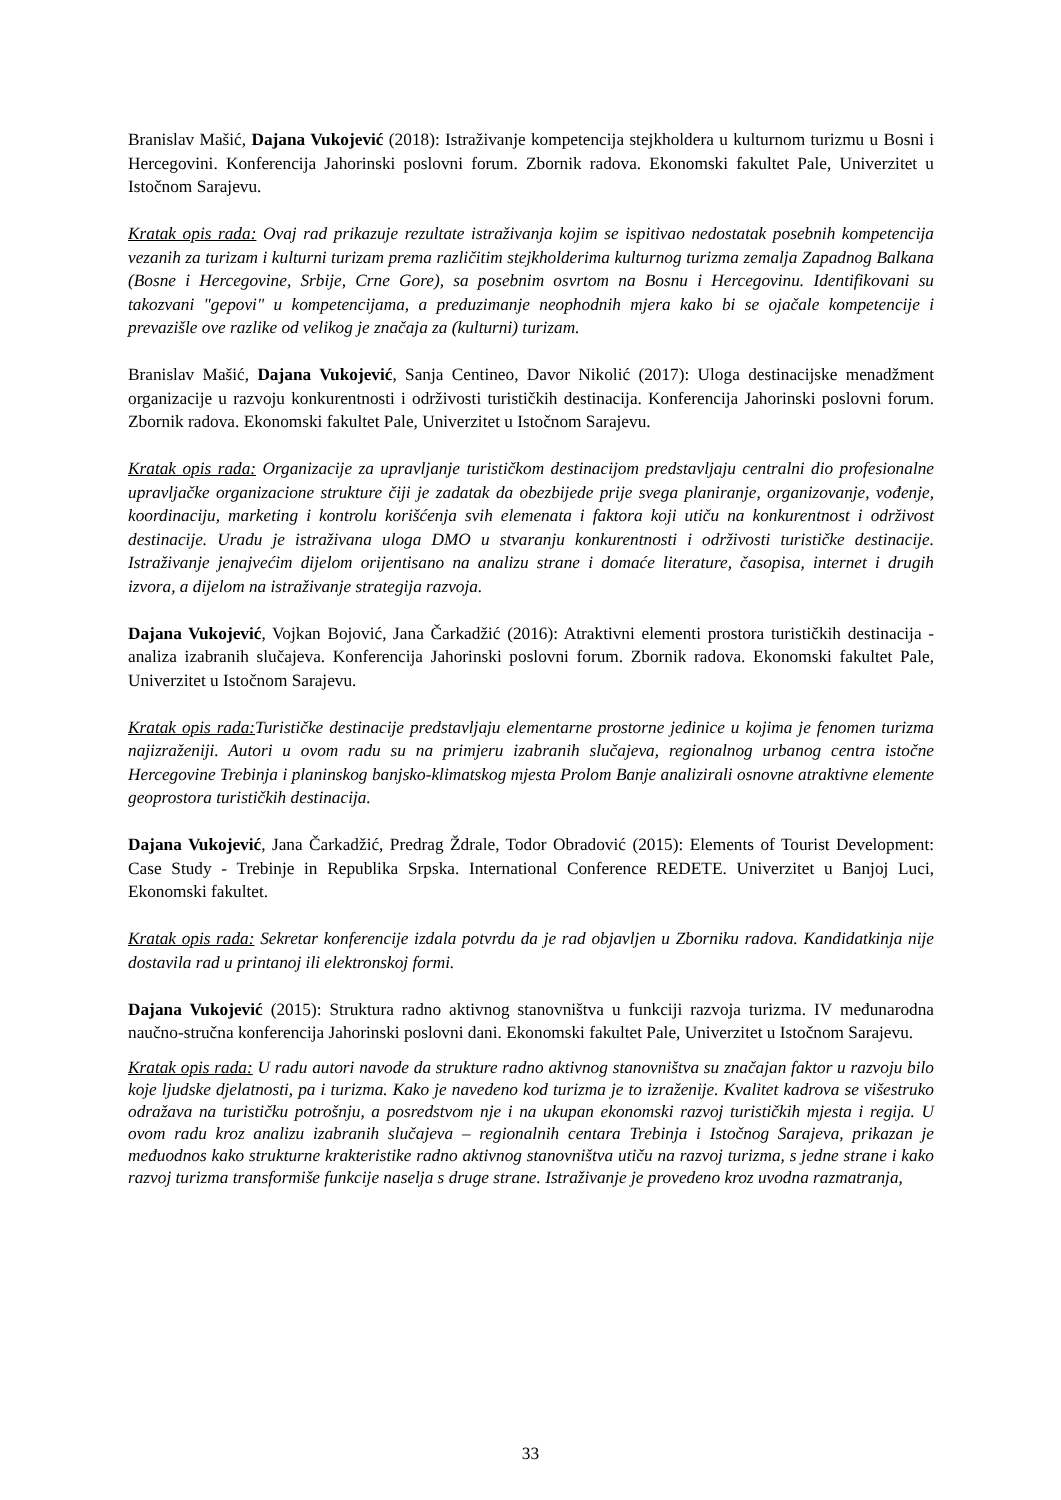Branislav Mašić, Dajana Vukojević (2018): Istraživanje kompetencija stejkholdera u kulturnom turizmu u Bosni i Hercegovini. Konferencija Jahorinski poslovni forum. Zbornik radova. Ekonomski fakultet Pale, Univerzitet u Istočnom Sarajevu.
Kratak opis rada: Ovaj rad prikazuje rezultate istraživanja kojim se ispitivao nedostatak posebnih kompetencija vezanih za turizam i kulturni turizam prema različitim stejkholderima kulturnog turizma zemalja Zapadnog Balkana (Bosne i Hercegovine, Srbije, Crne Gore), sa posebnim osvrtom na Bosnu i Hercegovinu. Identifikovani su takozvani "gepovi" u kompetencijama, a preduzimanje neophodnih mjera kako bi se ojačale kompetencije i prevazišle ove razlike od velikog je značaja za (kulturni) turizam.
Branislav Mašić, Dajana Vukojević, Sanja Centineo, Davor Nikolić (2017): Uloga destinacijske menadžment organizacije u razvoju konkurentnosti i održivosti turističkih destinacija. Konferencija Jahorinski poslovni forum. Zbornik radova. Ekonomski fakultet Pale, Univerzitet u Istočnom Sarajevu.
Kratak opis rada: Organizacije za upravljanje turističkom destinacijom predstavljaju centralni dio profesionalne upravljačke organizacione strukture čiji je zadatak da obezbijede prije svega planiranje, organizovanje, vođenje, koordinaciju, marketing i kontrolu korišćenja svih elemenata i faktora koji utiču na konkurentnost i održivost destinacije. Uradu je istraživana uloga DMO u stvaranju konkurentnosti i održivosti turističke destinacije. Istraživanje jenajvećim dijelom orijentisano na analizu strane i domaće literature, časopisa, internet i drugih izvora, a dijelom na istraživanje strategija razvoja.
Dajana Vukojević, Vojkan Bojović, Jana Čarkadžić (2016): Atraktivni elementi prostora turističkih destinacija - analiza izabranih slučajeva. Konferencija Jahorinski poslovni forum. Zbornik radova. Ekonomski fakultet Pale, Univerzitet u Istočnom Sarajevu.
Kratak opis rada: Turističke destinacije predstavljaju elementarne prostorne jedinice u kojima je fenomen turizma najizraženiji. Autori u ovom radu su na primjeru izabranih slučajeva, regionalnog urbanog centra istočne Hercegovine Trebinja i planinskog banjsko-klimatskog mjesta Prolom Banje analizirali osnovne atraktivne elemente geoprostora turističkih destinacija.
Dajana Vukojević, Jana Čarkadžić, Predrag Ždrale, Todor Obradović (2015): Elements of Tourist Development: Case Study - Trebinje in Republika Srpska. International Conference REDETE. Univerzitet u Banjoj Luci, Ekonomski fakultet.
Kratak opis rada: Sekretar konferencije izdala potvrdu da je rad objavljen u Zborniku radova. Kandidatkinja nije dostavila rad u printanoj ili elektronskoj formi.
Dajana Vukojević (2015): Struktura radno aktivnog stanovništva u funkciji razvoja turizma. IV međunarodna naučno-stručna konferencija Jahorinski poslovni dani. Ekonomski fakultet Pale, Univerzitet u Istočnom Sarajevu.
Kratak opis rada: U radu autori navode da strukture radno aktivnog stanovništva su značajan faktor u razvoju bilo koje ljudske djelatnosti, pa i turizma. Kako je navedeno kod turizma je to izraženije. Kvalitet kadrova se višestruko odražava na turističku potrošnju, a posredstvom nje i na ukupan ekonomski razvoj turističkih mjesta i regija. U ovom radu kroz analizu izabranih slučajeva – regionalnih centara Trebinja i Istočnog Sarajeva, prikazan je međuodnos kako strukturne krakteristike radno aktivnog stanovništva utiču na razvoj turizma, s jedne strane i kako razvoj turizma transformiše funkcije naselja s druge strane. Istraživanje je provedeno kroz uvodna razmatranja,
33